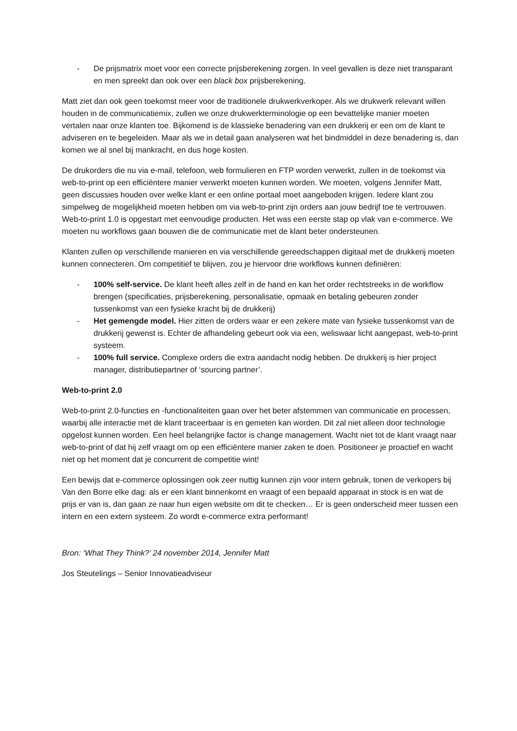- De prijsmatrix moet voor een correcte prijsberekening zorgen. In veel gevallen is deze niet transparant en men spreekt dan ook over een black box prijsberekening.
Matt ziet dan ook geen toekomst meer voor de traditionele drukwerkverkoper. Als we drukwerk relevant willen houden in de communicatiemix, zullen we onze drukwerkterminologie op een bevattelijke manier moeten vertalen naar onze klanten toe. Bijkomend is de klassieke benadering van een drukkerij er een om de klant te adviseren en te begeleiden. Maar als we in detail gaan analyseren wat het bindmiddel in deze benadering is, dan komen we al snel bij mankracht, en dus hoge kosten.
De drukorders die nu via e-mail, telefoon, web formulieren en FTP worden verwerkt, zullen in de toekomst via web-to-print op een efficiëntere manier verwerkt moeten kunnen worden. We moeten, volgens Jennifer Matt, geen discussies houden over welke klant er een online portaal moet aangeboden krijgen. Iedere klant zou simpelweg de mogelijkheid moeten hebben om via web-to-print zijn orders aan jouw bedrijf toe te vertrouwen. Web-to-print 1.0 is opgestart met eenvoudige producten. Het was een eerste stap op vlak van e-commerce. We moeten nu workflows gaan bouwen die de communicatie met de klant beter ondersteunen.
Klanten zullen op verschillende manieren en via verschillende gereedschappen digitaal met de drukkerij moeten kunnen connecteren. Om competitief te blijven, zou je hiervoor drie workflows kunnen definiëren:
- 100% self-service. De klant heeft alles zelf in de hand en kan het order rechtstreeks in de workflow brengen (specificaties, prijsberekening, personalisatie, opmaak en betaling gebeuren zonder tussenkomst van een fysieke kracht bij de drukkerij)
- Het gemengde model. Hier zitten de orders waar er een zekere mate van fysieke tussenkomst van de drukkerij gewenst is. Echter de afhandeling gebeurt ook via een, weliswaar licht aangepast, web-to-print systeem.
- 100% full service. Complexe orders die extra aandacht nodig hebben. De drukkerij is hier project manager, distributiepartner of ‘sourcing partner’.
Web-to-print 2.0
Web-to-print 2.0-functies en -functionaliteiten gaan over het beter afstemmen van communicatie en processen, waarbij alle interactie met de klant traceerbaar is en gemeten kan worden. Dit zal niet alleen door technologie opgelost kunnen worden. Een heel belangrijke factor is change management. Wacht niet tot de klant vraagt naar web-to-print of dat hij zelf vraagt om op een efficiëntere manier zaken te doen. Positioneer je proactief en wacht niet op het moment dat je concurrent de competitie wint!
Een bewijs dat e-commerce oplossingen ook zeer nuttig kunnen zijn voor intern gebruik, tonen de verkopers bij Van den Borre elke dag: als er een klant binnenkomt en vraagt of een bepaald apparaat in stock is en wat de prijs er van is, dan gaan ze naar hun eigen website om dit te checken… Er is geen onderscheid meer tussen een intern en een extern systeem. Zo wordt e-commerce extra performant!
Bron: ‘What They Think?’ 24 november 2014, Jennifer Matt
Jos Steutelings – Senior Innovatieadviseur